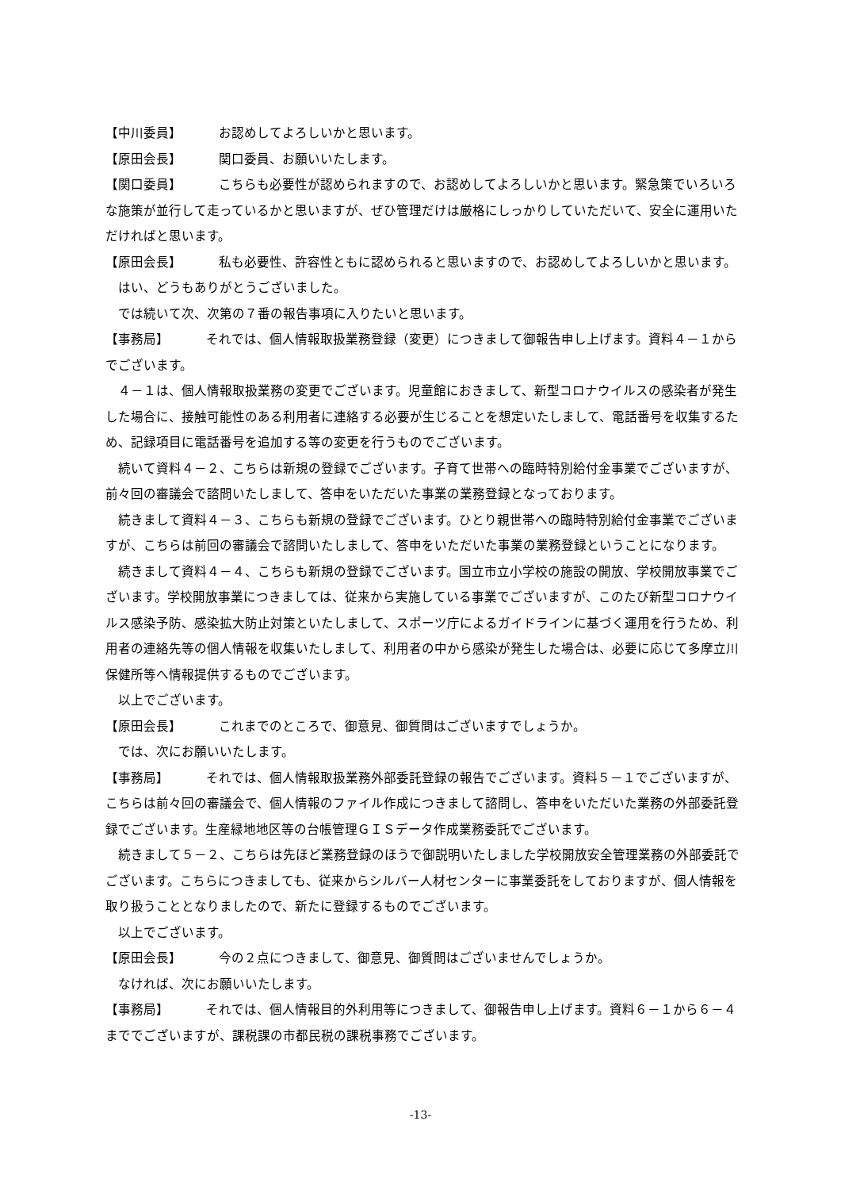【中川委員】 お認めしてよろしいかと思います。
【原田会長】 関口委員、お願いいたします。
【関口委員】 こちらも必要性が認められますので、お認めしてよろしいかと思います。緊急策でいろいろな施策が並行して走っているかと思いますが、ぜひ管理だけは厳格にしっかりしていただいて、安全に運用いただければと思います。
【原田会長】 私も必要性、許容性ともに認められると思いますので、お認めしてよろしいかと思います。
はい、どうもありがとうございました。
では続いて次、次第の７番の報告事項に入りたいと思います。
【事務局】 それでは、個人情報取扱業務登録（変更）につきまして御報告申し上げます。資料４－１からでございます。
４－１は、個人情報取扱業務の変更でございます。児童館におきまして、新型コロナウイルスの感染者が発生した場合に、接触可能性のある利用者に連絡する必要が生じることを想定いたしまして、電話番号を収集するため、記録項目に電話番号を追加する等の変更を行うものでございます。
続いて資料４－２、こちらは新規の登録でございます。子育て世帯への臨時特別給付金事業でございますが、前々回の審議会で諮問いたしまして、答申をいただいた事業の業務登録となっております。
続きまして資料４－３、こちらも新規の登録でございます。ひとり親世帯への臨時特別給付金事業でございますが、こちらは前回の審議会で諮問いたしまして、答申をいただいた事業の業務登録ということになります。
続きまして資料４－４、こちらも新規の登録でございます。国立市立小学校の施設の開放、学校開放事業でございます。学校開放事業につきましては、従来から実施している事業でございますが、このたび新型コロナウイルス感染予防、感染拡大防止対策といたしまして、スポーツ庁によるガイドラインに基づく運用を行うため、利用者の連絡先等の個人情報を収集いたしまして、利用者の中から感染が発生した場合は、必要に応じて多摩立川保健所等へ情報提供するものでございます。
以上でございます。
【原田会長】 これまでのところで、御意見、御質問はございますでしょうか。
では、次にお願いいたします。
【事務局】 それでは、個人情報取扱業務外部委託登録の報告でございます。資料５－１でございますが、こちらは前々回の審議会で、個人情報のファイル作成につきまして諮問し、答申をいただいた業務の外部委託登録でございます。生産緑地地区等の台帳管理ＧＩＳデータ作成業務委託でございます。
続きまして５－２、こちらは先ほど業務登録のほうで御説明いたしました学校開放安全管理業務の外部委託でございます。こちらにつきましても、従来からシルバー人材センターに事業委託をしておりますが、個人情報を取り扱うこととなりましたので、新たに登録するものでございます。
以上でございます。
【原田会長】 今の２点につきまして、御意見、御質問はございませんでしょうか。
なければ、次にお願いいたします。
【事務局】 それでは、個人情報目的外利用等につきまして、御報告申し上げます。資料６－１から６－４まででございますが、課税課の市都民税の課税事務でございます。
-13-